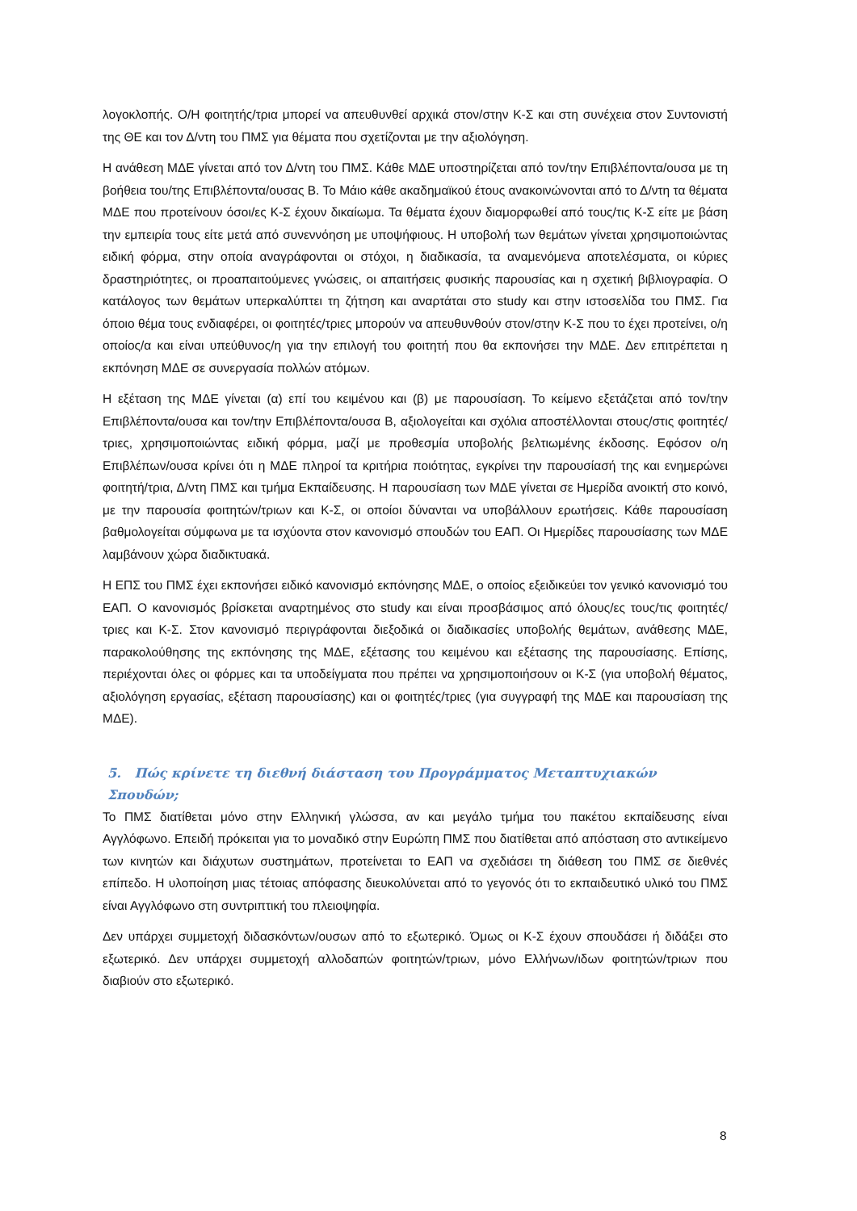λογοκλοπής. Ο/Η φοιτητής/τρια μπορεί να απευθυνθεί αρχικά στον/στην Κ-Σ και στη συνέχεια στον Συντονιστή της ΘΕ και τον Δ/ντη του ΠΜΣ για θέματα που σχετίζονται με την αξιολόγηση.
Η ανάθεση ΜΔΕ γίνεται από τον Δ/ντη του ΠΜΣ. Κάθε ΜΔΕ υποστηρίζεται από τον/την Επιβλέποντα/ουσα με τη βοήθεια του/της Επιβλέποντα/ουσας Β. Το Μάιο κάθε ακαδημαϊκού έτους ανακοινώνονται από το Δ/ντη τα θέματα ΜΔΕ που προτείνουν όσοι/ες Κ-Σ έχουν δικαίωμα. Τα θέματα έχουν διαμορφωθεί από τους/τις Κ-Σ είτε με βάση την εμπειρία τους είτε μετά από συνεννόηση με υποψήφιους. Η υποβολή των θεμάτων γίνεται χρησιμοποιώντας ειδική φόρμα, στην οποία αναγράφονται οι στόχοι, η διαδικασία, τα αναμενόμενα αποτελέσματα, οι κύριες δραστηριότητες, οι προαπαιτούμενες γνώσεις, οι απαιτήσεις φυσικής παρουσίας και η σχετική βιβλιογραφία. Ο κατάλογος των θεμάτων υπερκαλύπτει τη ζήτηση και αναρτάται στο study και στην ιστοσελίδα του ΠΜΣ. Για όποιο θέμα τους ενδιαφέρει, οι φοιτητές/τριες μπορούν να απευθυνθούν στον/στην Κ-Σ που το έχει προτείνει, ο/η οποίος/α και είναι υπεύθυνος/η για την επιλογή του φοιτητή που θα εκπονήσει την ΜΔΕ. Δεν επιτρέπεται η εκπόνηση ΜΔΕ σε συνεργασία πολλών ατόμων.
Η εξέταση της ΜΔΕ γίνεται (α) επί του κειμένου και (β) με παρουσίαση. Το κείμενο εξετάζεται από τον/την Επιβλέποντα/ουσα και τον/την Επιβλέποντα/ουσα Β, αξιολογείται και σχόλια αποστέλλονται στους/στις φοιτητές/τριες, χρησιμοποιώντας ειδική φόρμα, μαζί με προθεσμία υποβολής βελτιωμένης έκδοσης. Εφόσον ο/η Επιβλέπων/ουσα κρίνει ότι η ΜΔΕ πληροί τα κριτήρια ποιότητας, εγκρίνει την παρουσίασή της και ενημερώνει φοιτητή/τρια, Δ/ντη ΠΜΣ και τμήμα Εκπαίδευσης. Η παρουσίαση των ΜΔΕ γίνεται σε Ημερίδα ανοικτή στο κοινό, με την παρουσία φοιτητών/τριων και Κ-Σ, οι οποίοι δύνανται να υποβάλλουν ερωτήσεις. Κάθε παρουσίαση βαθμολογείται σύμφωνα με τα ισχύοντα στον κανονισμό σπουδών του ΕΑΠ. Οι Ημερίδες παρουσίασης των ΜΔΕ λαμβάνουν χώρα διαδικτυακά.
Η ΕΠΣ του ΠΜΣ έχει εκπονήσει ειδικό κανονισμό εκπόνησης ΜΔΕ, ο οποίος εξειδικεύει τον γενικό κανονισμό του ΕΑΠ. Ο κανονισμός βρίσκεται αναρτημένος στο study και είναι προσβάσιμος από όλους/ες τους/τις φοιτητές/τριες και Κ-Σ. Στον κανονισμό περιγράφονται διεξοδικά οι διαδικασίες υποβολής θεμάτων, ανάθεσης ΜΔΕ, παρακολούθησης της εκπόνησης της ΜΔΕ, εξέτασης του κειμένου και εξέτασης της παρουσίασης. Επίσης, περιέχονται όλες οι φόρμες και τα υποδείγματα που πρέπει να χρησιμοποιήσουν οι Κ-Σ (για υποβολή θέματος, αξιολόγηση εργασίας, εξέταση παρουσίασης) και οι φοιτητές/τριες (για συγγραφή της ΜΔΕ και παρουσίαση της ΜΔΕ).
5. Πώς κρίνετε τη διεθνή διάσταση του Προγράμματος Μεταπτυχιακών Σπουδών;
Το ΠΜΣ διατίθεται μόνο στην Ελληνική γλώσσα, αν και μεγάλο τμήμα του πακέτου εκπαίδευσης είναι Αγγλόφωνο. Επειδή πρόκειται για το μοναδικό στην Ευρώπη ΠΜΣ που διατίθεται από απόσταση στο αντικείμενο των κινητών και διάχυτων συστημάτων, προτείνεται το ΕΑΠ να σχεδιάσει τη διάθεση του ΠΜΣ σε διεθνές επίπεδο. Η υλοποίηση μιας τέτοιας απόφασης διευκολύνεται από το γεγονός ότι το εκπαιδευτικό υλικό του ΠΜΣ είναι Αγγλόφωνο στη συντριπτική του πλειοψηφία.
Δεν υπάρχει συμμετοχή διδασκόντων/ουσων από το εξωτερικό. Όμως οι Κ-Σ έχουν σπουδάσει ή διδάξει στο εξωτερικό. Δεν υπάρχει συμμετοχή αλλοδαπών φοιτητών/τριων, μόνο Ελλήνων/ιδων φοιτητών/τριων που διαβιούν στο εξωτερικό.
8